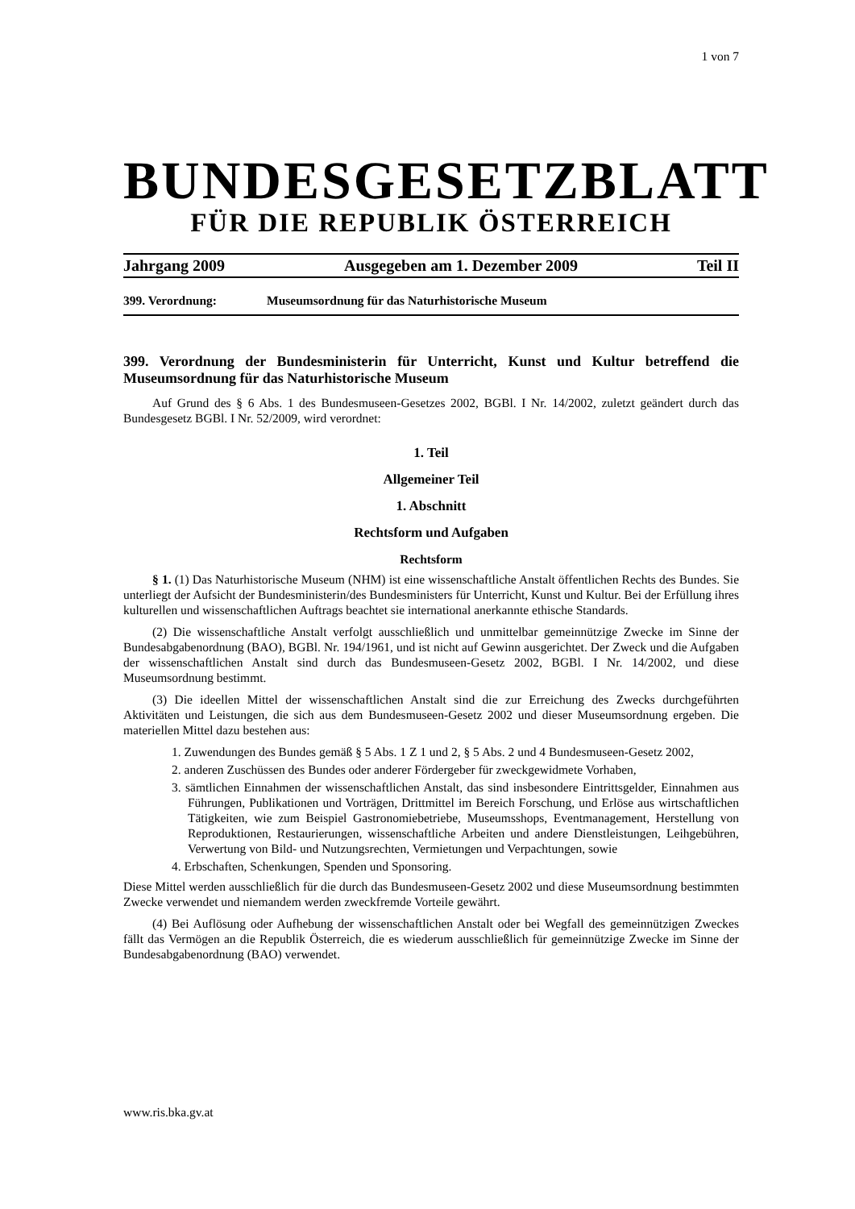1 von 7
BUNDESGESETZBLATT
FÜR DIE REPUBLIK ÖSTERREICH
Jahrgang 2009 Ausgegeben am 1. Dezember 2009 Teil II
399. Verordnung: Museumsordnung für das Naturhistorische Museum
399. Verordnung der Bundesministerin für Unterricht, Kunst und Kultur betreffend die Museumsordnung für das Naturhistorische Museum
Auf Grund des § 6 Abs. 1 des Bundesmuseen-Gesetzes 2002, BGBl. I Nr. 14/2002, zuletzt geändert durch das Bundesgesetz BGBl. I Nr. 52/2009, wird verordnet:
1. Teil
Allgemeiner Teil
1. Abschnitt
Rechtsform und Aufgaben
Rechtsform
§ 1. (1) Das Naturhistorische Museum (NHM) ist eine wissenschaftliche Anstalt öffentlichen Rechts des Bundes. Sie unterliegt der Aufsicht der Bundesministerin/des Bundesministers für Unterricht, Kunst und Kultur. Bei der Erfüllung ihres kulturellen und wissenschaftlichen Auftrags beachtet sie international anerkannte ethische Standards.
(2) Die wissenschaftliche Anstalt verfolgt ausschließlich und unmittelbar gemeinnützige Zwecke im Sinne der Bundesabgabenordnung (BAO), BGBl. Nr. 194/1961, und ist nicht auf Gewinn ausgerichtet. Der Zweck und die Aufgaben der wissenschaftlichen Anstalt sind durch das Bundesmuseen-Gesetz 2002, BGBl. I Nr. 14/2002, und diese Museumsordnung bestimmt.
(3) Die ideellen Mittel der wissenschaftlichen Anstalt sind die zur Erreichung des Zwecks durchgeführten Aktivitäten und Leistungen, die sich aus dem Bundesmuseen-Gesetz 2002 und dieser Museumsordnung ergeben. Die materiellen Mittel dazu bestehen aus:
1. Zuwendungen des Bundes gemäß § 5 Abs. 1 Z 1 und 2, § 5 Abs. 2 und 4 Bundesmuseen-Gesetz 2002,
2. anderen Zuschüssen des Bundes oder anderer Fördergeber für zweckgewidmete Vorhaben,
3. sämtlichen Einnahmen der wissenschaftlichen Anstalt, das sind insbesondere Eintrittsgelder, Einnahmen aus Führungen, Publikationen und Vorträgen, Drittmittel im Bereich Forschung, und Erlöse aus wirtschaftlichen Tätigkeiten, wie zum Beispiel Gastronomiebetriebe, Museumsshops, Eventmanagement, Herstellung von Reproduktionen, Restaurierungen, wissenschaftliche Arbeiten und andere Dienstleistungen, Leihgebühren, Verwertung von Bild- und Nutzungsrechten, Vermietungen und Verpachtungen, sowie
4. Erbschaften, Schenkungen, Spenden und Sponsoring.
Diese Mittel werden ausschließlich für die durch das Bundesmuseen-Gesetz 2002 und diese Museumsordnung bestimmten Zwecke verwendet und niemandem werden zweckfremde Vorteile gewährt.
(4) Bei Auflösung oder Aufhebung der wissenschaftlichen Anstalt oder bei Wegfall des gemeinnützigen Zweckes fällt das Vermögen an die Republik Österreich, die es wiederum ausschließlich für gemeinnützige Zwecke im Sinne der Bundesabgabenordnung (BAO) verwendet.
www.ris.bka.gv.at